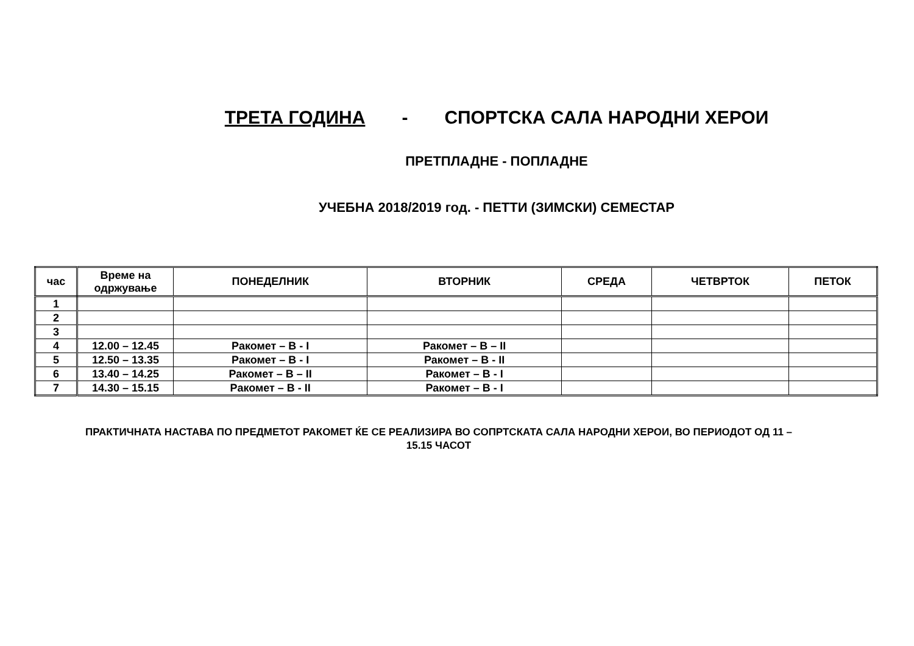ТРЕТА ГОДИНА - СПОРТСКА САЛА НАРОДНИ ХЕРОИ
ПРЕТПЛАДНЕ - ПОПЛАДНЕ
УЧЕБНА 2018/2019 год. - ПЕТТИ (ЗИМСКИ) СЕМЕСТАР
| час | Време на одржување | ПОНЕДЕЛНИК | ВТОРНИК | СРЕДА | ЧЕТВРТОК | ПЕТОК |
| --- | --- | --- | --- | --- | --- | --- |
| 1 | | | | | | |
| 2 | | | | | | |
| 3 | | | | | | |
| 4 | 12.00 – 12.45 | Ракомет – В - I | Ракомет – В – II | | | |
| 5 | 12.50 – 13.35 | Ракомет – В - I | Ракомет – В - II | | | |
| 6 | 13.40 – 14.25 | Ракомет – В – II | Ракомет – В - I | | | |
| 7 | 14.30 – 15.15 | Ракомет – В - II | Ракомет – В - I | | | |
ПРАКТИЧНАТА НАСТАВА ПО ПРЕДМЕТОТ РАКОМЕТ ЌЕ СЕ РЕАЛИЗИРА ВО СОПРТСКАТА САЛА НАРОДНИ ХЕРОИ, ВО ПЕРИОДОТ ОД 11 – 15.15 ЧАСОТ